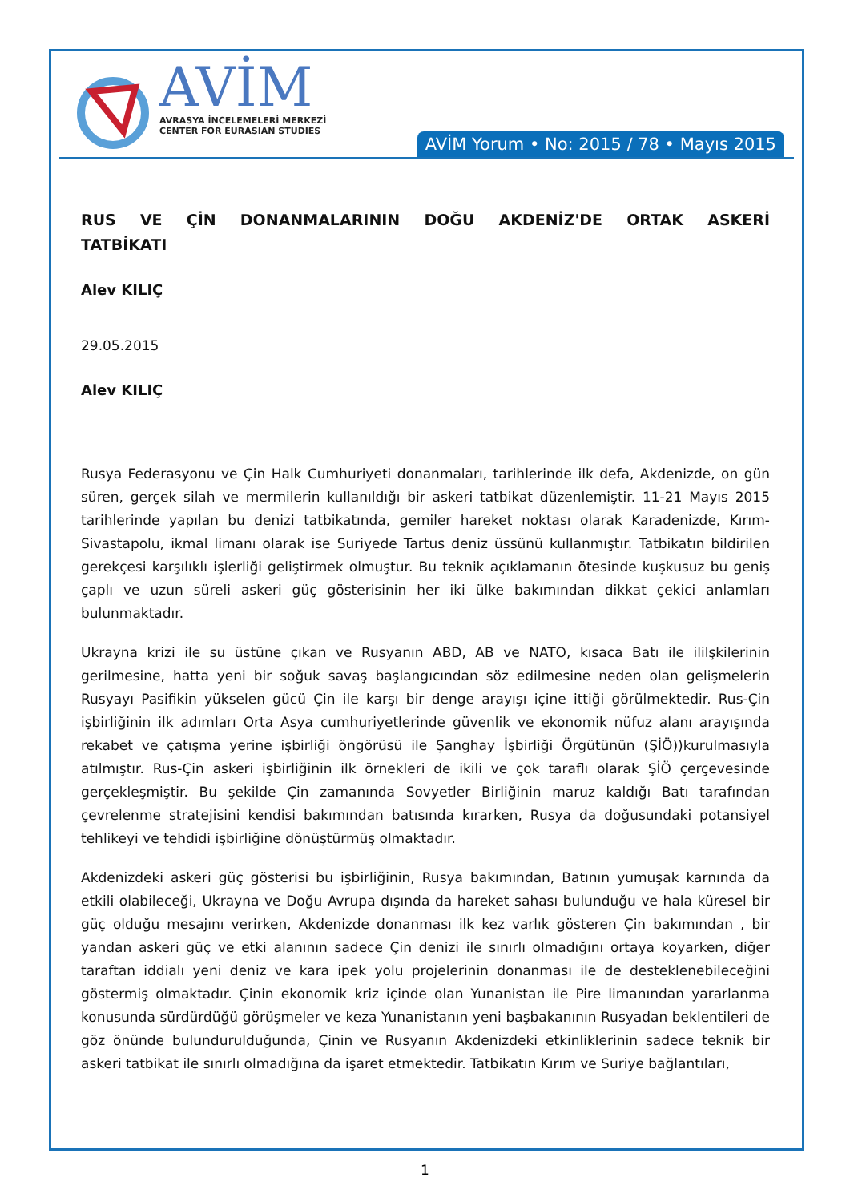AVİM
AVRASYA İNCELEMELERİ MERKEZİ
CENTER FOR EURASIAN STUDIES
AVİM Yorum • No: 2015 / 78 • Mayıs 2015
RUS VE ÇİN DONANMALARININ DOĞU AKDENİZ'DE ORTAK ASKERİ TATBİKATI
Alev KILIÇ
29.05.2015
Alev KILIÇ
Rusya Federasyonu ve Çin Halk Cumhuriyeti donanmaları, tarihlerinde ilk defa, Akdenizde, on gün süren, gerçek silah ve mermilerin kullanıldığı bir askeri tatbikat düzenlemiştir. 11-21 Mayıs 2015 tarihlerinde yapılan bu denizi tatbikatında, gemiler hareket noktası olarak Karadenizde, Kırım-Sivastapolu, ikmal limanı olarak ise Suriyede Tartus deniz üssünü kullanmıştır. Tatbikatın bildirilen gerekçesi karşılıklı işlerliği geliştirmek olmuştur. Bu teknik açıklamanın ötesinde kuşkusuz bu geniş çaplı ve uzun süreli askeri güç gösterisinin her iki ülke bakımından dikkat çekici anlamları bulunmaktadır.
Ukrayna krizi ile su üstüne çıkan ve Rusyanın ABD, AB ve NATO, kısaca Batı ile ililşkilerinin gerilmesine, hatta yeni bir soğuk savaş başlangıcından söz edilmesine neden olan gelişmelerin Rusyayı Pasifikin yükselen gücü Çin ile karşı bir denge arayışı içine ittiği görülmektedir. Rus-Çin işbirliğinin ilk adımları Orta Asya cumhuriyetlerinde güvenlik ve ekonomik nüfuz alanı arayışında rekabet ve çatışma yerine işbirliği öngörüsü ile Şanghay İşbirliği Örgütünün (ŞİÖ))kurulmasıyla atılmıştır. Rus-Çin askeri işbirliğinin ilk örnekleri de ikili ve çok taraflı olarak ŞİÖ çerçevesinde gerçekleşmiştir. Bu şekilde Çin zamanında Sovyetler Birliğinin maruz kaldığı Batı tarafından çevrelenme stratejisini kendisi bakımından batısında kırarken, Rusya da doğusundaki potansiyel tehlikeyi ve tehdidi işbirliğine dönüştürmüş olmaktadır.
Akdenizdeki askeri güç gösterisi bu işbirliğinin, Rusya bakımından, Batının yumuşak karnında da etkili olabileceği, Ukrayna ve Doğu Avrupa dışında da hareket sahası bulunduğu ve hala küresel bir güç olduğu mesajını verirken, Akdenizde donanması ilk kez varlık gösteren Çin bakımından , bir yandan askeri güç ve etki alanının sadece Çin denizi ile sınırlı olmadığını ortaya koyarken, diğer taraftan iddialı yeni deniz ve kara ipek yolu projelerinin donanması ile de desteklenebileceğini göstermiş olmaktadır. Çinin ekonomik kriz içinde olan Yunanistan ile Pire limanından yararlanma konusunda sürdürdüğü görüşmeler ve keza Yunanistanın yeni başbakanının Rusyadan beklentileri de göz önünde bulundurulduğunda, Çinin ve Rusyanın Akdenizdeki etkinliklerinin sadece teknik bir askeri tatbikat ile sınırlı olmadığına da işaret etmektedir. Tatbikatın Kırım ve Suriye bağlantıları,
1